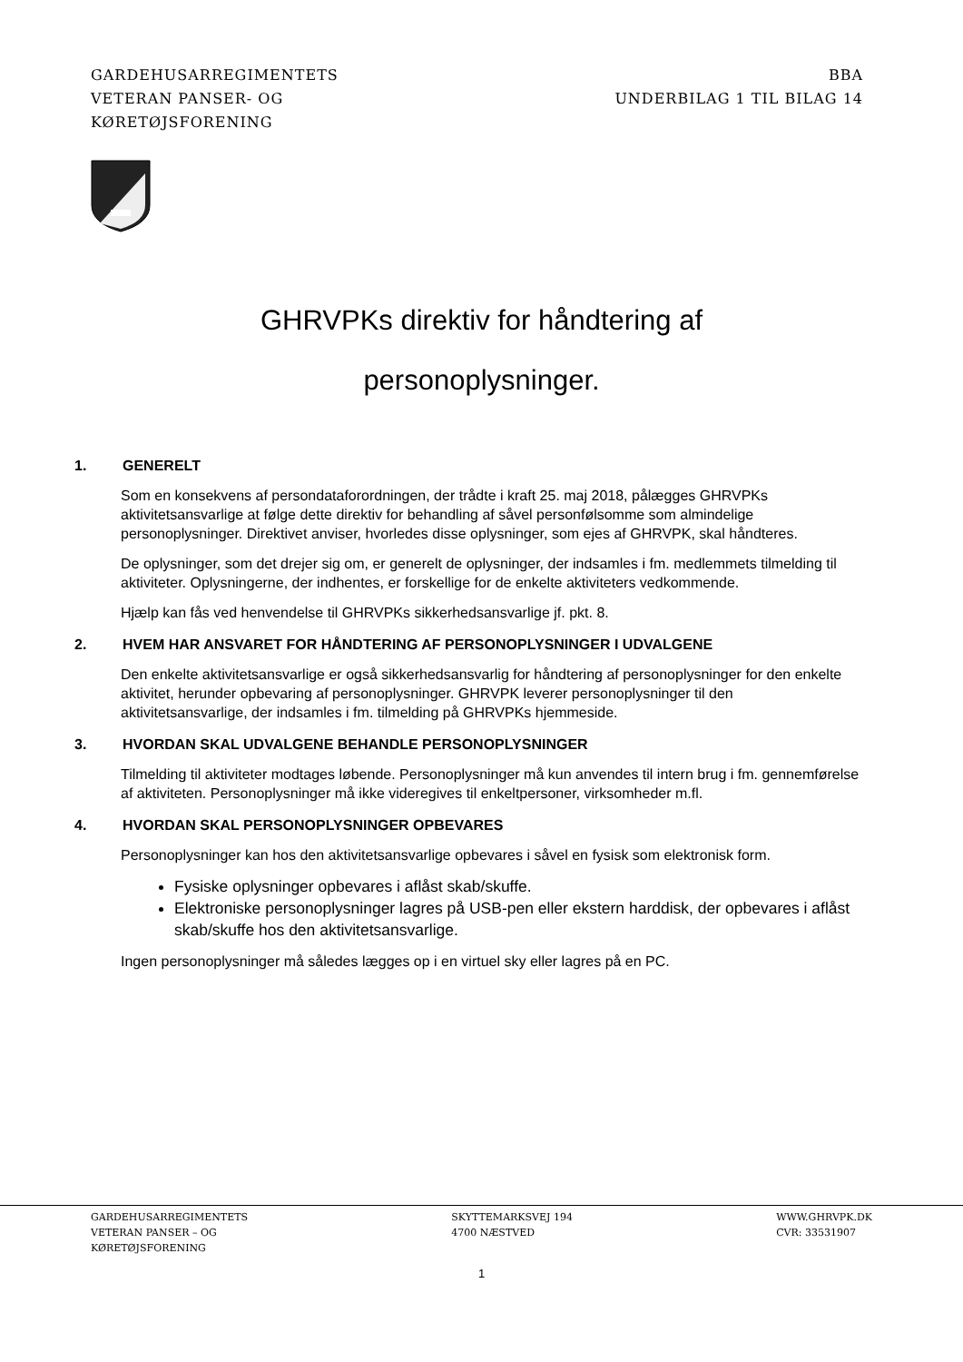GARDEHUSARREGIMENTETS
VETERAN PANSER- OG
KØRETØJSFORENING
BBA
UNDERBILAG 1 TIL BILAG 14
GHRVPKs direktiv for håndtering af
personoplysninger.
1. GENERELT
Som en konsekvens af persondataforordningen, der trådte i kraft 25. maj 2018, pålægges GHRVPKs aktivitetsansvarlige at følge dette direktiv for behandling af såvel personfølsomme som almindelige personoplysninger. Direktivet anviser, hvorledes disse oplysninger, som ejes af GHRVPK, skal håndteres.
De oplysninger, som det drejer sig om, er generelt de oplysninger, der indsamles i fm. medlemmets tilmelding til aktiviteter. Oplysningerne, der indhentes, er forskellige for de enkelte aktiviteters vedkommende.
Hjælp kan fås ved henvendelse til GHRVPKs sikkerhedsansvarlige jf. pkt. 8.
2. HVEM HAR ANSVARET FOR HÅNDTERING AF PERSONOPLYSNINGER I UDVALGENE
Den enkelte aktivitetsansvarlige er også sikkerhedsansvarlig for håndtering af personoplysninger for den enkelte aktivitet, herunder opbevaring af personoplysninger. GHRVPK leverer personoplysninger til den aktivitetsansvarlige, der indsamles i fm. tilmelding på GHRVPKs hjemmeside.
3. HVORDAN SKAL UDVALGENE BEHANDLE PERSONOPLYSNINGER
Tilmelding til aktiviteter modtages løbende. Personoplysninger må kun anvendes til intern brug i fm. gennemførelse af aktiviteten. Personoplysninger må ikke videregives til enkeltpersoner, virksomheder m.fl.
4. HVORDAN SKAL PERSONOPLYSNINGER OPBEVARES
Personoplysninger kan hos den aktivitetsansvarlige opbevares i såvel en fysisk som elektronisk form.
Fysiske oplysninger opbevares i aflåst skab/skuffe.
Elektroniske personoplysninger lagres på USB-pen eller ekstern harddisk, der opbevares i aflåst skab/skuffe hos den aktivitetsansvarlige.
Ingen personoplysninger må således lægges op i en virtuel sky eller lagres på en PC.
GARDEHUSARREGIMENTETS
VETERAN PANSER – OG
KØRETØJSFORENING
SKYTTEMARKSVEJ 194
4700 NÆSTVED
WWW.GHRVPK.DK
CVR: 33531907
1